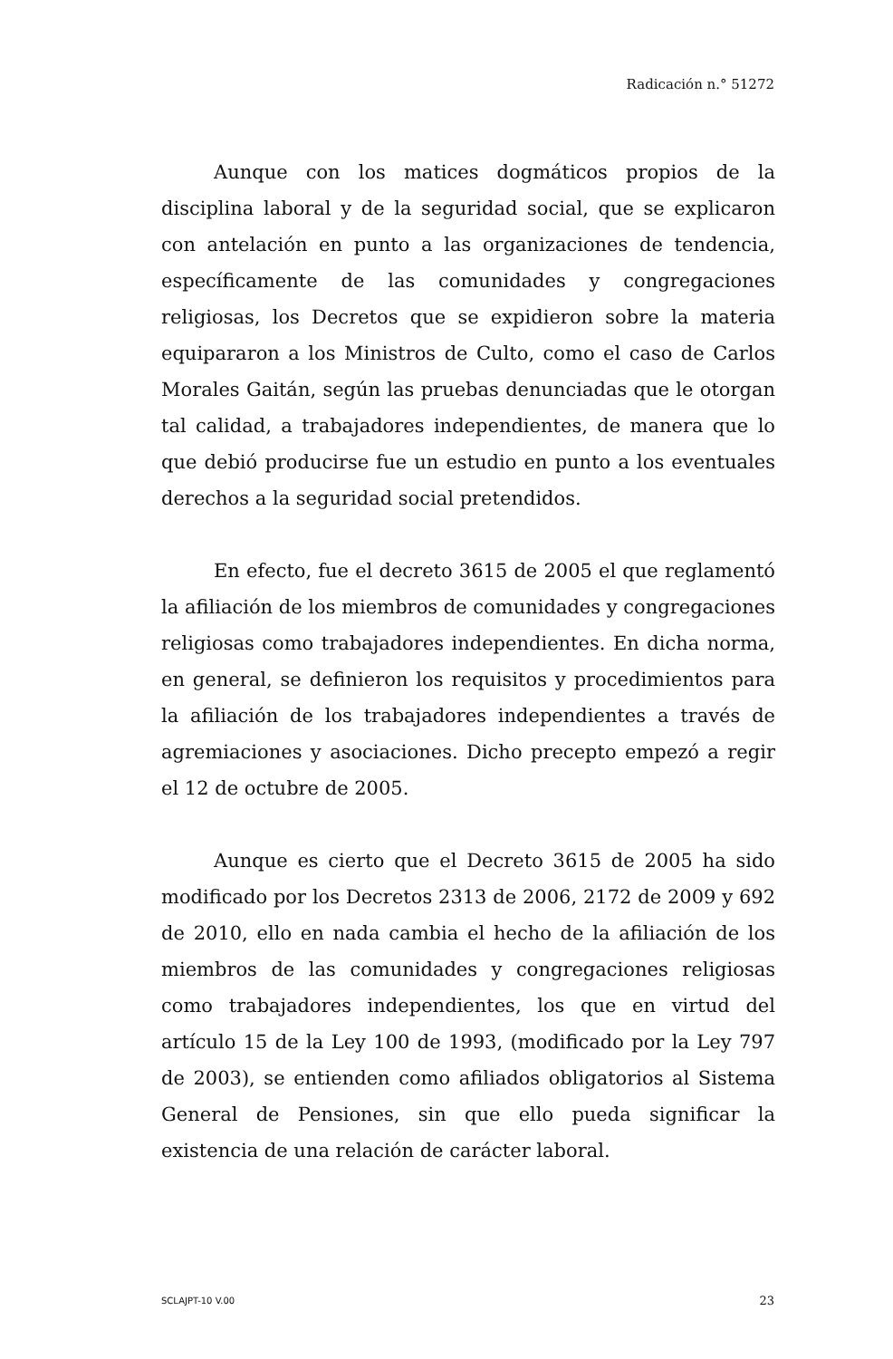Radicación n.° 51272
Aunque con los matices dogmáticos propios de la disciplina laboral y de la seguridad social, que se explicaron con antelación en punto a las organizaciones de tendencia, específicamente de las comunidades y congregaciones religiosas, los Decretos que se expidieron sobre la materia equipararon a los Ministros de Culto, como el caso de Carlos Morales Gaitán, según las pruebas denunciadas que le otorgan tal calidad, a trabajadores independientes, de manera que lo que debió producirse fue un estudio en punto a los eventuales derechos a la seguridad social pretendidos.
En efecto, fue el decreto 3615 de 2005 el que reglamentó la afiliación de los miembros de comunidades y congregaciones religiosas como trabajadores independientes. En dicha norma, en general, se definieron los requisitos y procedimientos para la afiliación de los trabajadores independientes a través de agremiaciones y asociaciones. Dicho precepto empezó a regir el 12 de octubre de 2005.
Aunque es cierto que el Decreto 3615 de 2005 ha sido modificado por los Decretos 2313 de 2006, 2172 de 2009 y 692 de 2010, ello en nada cambia el hecho de la afiliación de los miembros de las comunidades y congregaciones religiosas como trabajadores independientes, los que en virtud del artículo 15 de la Ley 100 de 1993, (modificado por la Ley 797 de 2003), se entienden como afiliados obligatorios al Sistema General de Pensiones, sin que ello pueda significar la existencia de una relación de carácter laboral.
SCLAJPT-10 V.00 23